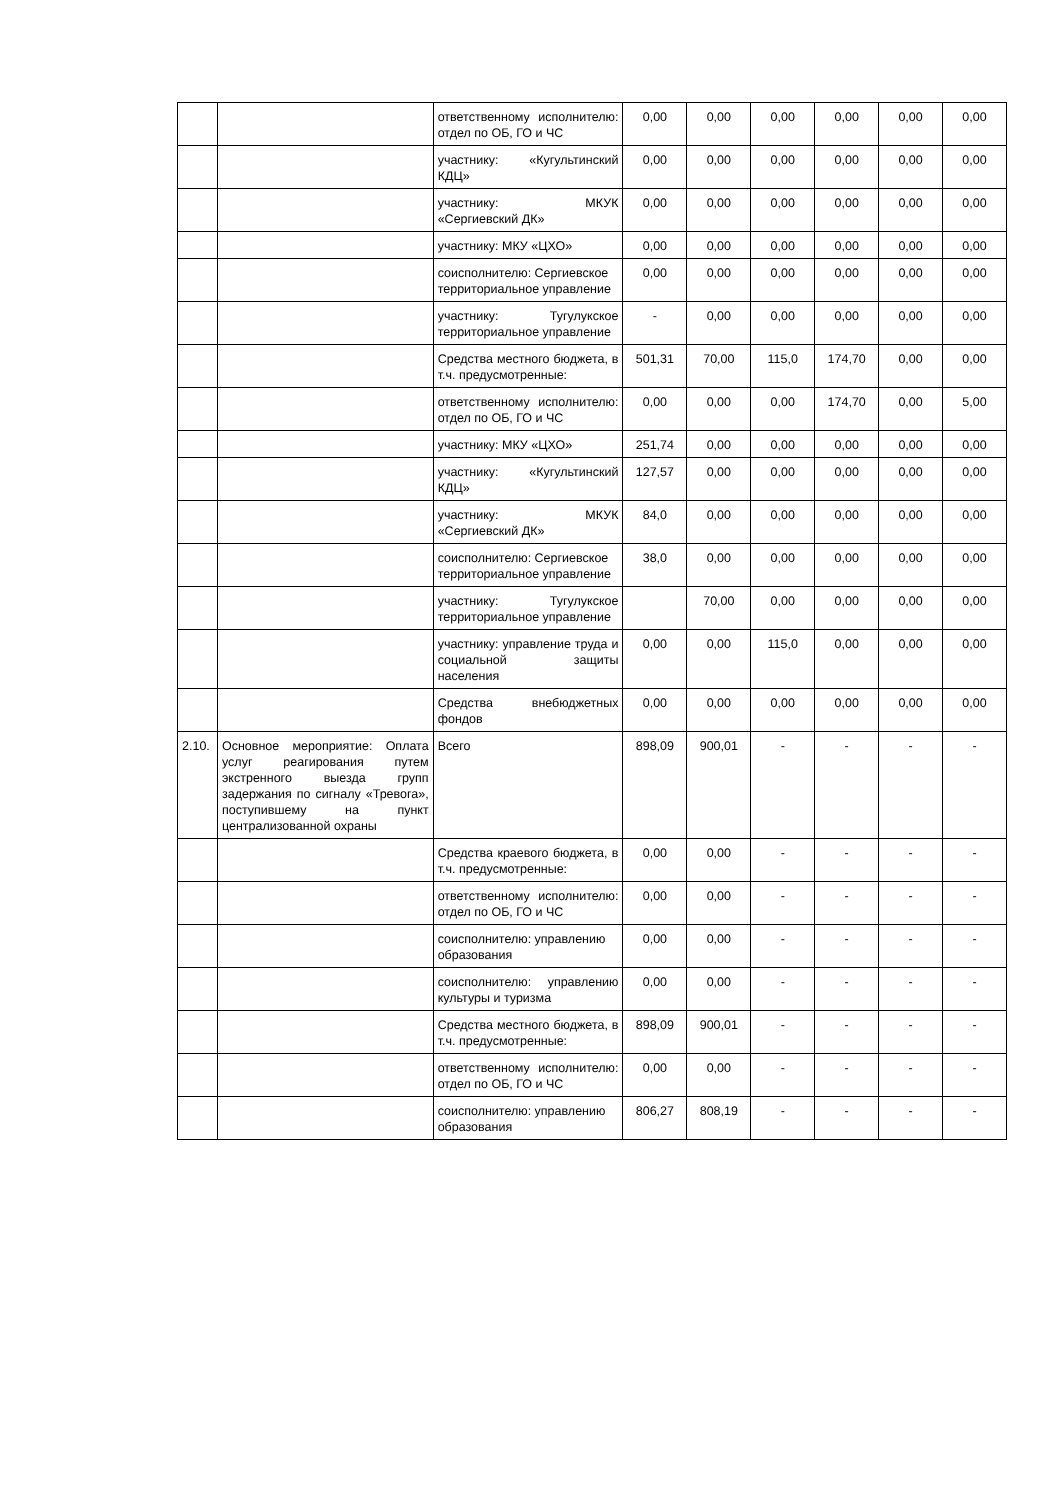| | | ответственному исполнителю: отдел по ОБ, ГО и ЧС | 0,00 | 0,00 | 0,00 | 0,00 | 0,00 | 0,00 |
| | | участнику: «Кугультинский КДЦ» | 0,00 | 0,00 | 0,00 | 0,00 | 0,00 | 0,00 |
| | | участнику: МКУК «Сергиевский ДК» | 0,00 | 0,00 | 0,00 | 0,00 | 0,00 | 0,00 |
| | | участнику: МКУ «ЦХО» | 0,00 | 0,00 | 0,00 | 0,00 | 0,00 | 0,00 |
| | | соисполнителю: Сергиевское территориальное управление | 0,00 | 0,00 | 0,00 | 0,00 | 0,00 | 0,00 |
| | | участнику: Тугулукское территориальное управление | - | 0,00 | 0,00 | 0,00 | 0,00 | 0,00 |
| | | Средства местного бюджета, в т.ч. предусмотренные: | 501,31 | 70,00 | 115,0 | 174,70 | 0,00 | 0,00 |
| | | ответственному исполнителю: отдел по ОБ, ГО и ЧС | 0,00 | 0,00 | 0,00 | 174,70 | 0,00 | 5,00 |
| | | участнику: МКУ «ЦХО» | 251,74 | 0,00 | 0,00 | 0,00 | 0,00 | 0,00 |
| | | участнику: «Кугультинский КДЦ» | 127,57 | 0,00 | 0,00 | 0,00 | 0,00 | 0,00 |
| | | участнику: МКУК «Сергиевский ДК» | 84,0 | 0,00 | 0,00 | 0,00 | 0,00 | 0,00 |
| | | соисполнителю: Сергиевское территориальное управление | 38,0 | 0,00 | 0,00 | 0,00 | 0,00 | 0,00 |
| | | участнику: Тугулукское территориальное управление | | 70,00 | 0,00 | 0,00 | 0,00 | 0,00 |
| | | участнику: управление труда и социальной защиты населения | 0,00 | 0,00 | 115,0 | 0,00 | 0,00 | 0,00 |
| | | Средства внебюджетных фондов | 0,00 | 0,00 | 0,00 | 0,00 | 0,00 | 0,00 |
| 2.10. | Основное мероприятие: Оплата услуг реагирования путем экстренного выезда групп задержания по сигналу «Тревога», поступившему на пункт централизованной охраны | Всего | 898,09 | 900,01 | - | - | - | - |
| | | Средства краевого бюджета, в т.ч. предусмотренные: | 0,00 | 0,00 | - | - | - | - |
| | | ответственному исполнителю: отдел по ОБ, ГО и ЧС | 0,00 | 0,00 | - | - | - | - |
| | | соисполнителю: управлению образования | 0,00 | 0,00 | - | - | - | - |
| | | соисполнителю: управлению культуры и туризма | 0,00 | 0,00 | - | - | - | - |
| | | Средства местного бюджета, в т.ч. предусмотренные: | 898,09 | 900,01 | - | - | - | - |
| | | ответственному исполнителю: отдел по ОБ, ГО и ЧС | 0,00 | 0,00 | - | - | - | - |
| | | соисполнителю: управлению образования | 806,27 | 808,19 | - | - | - | - |